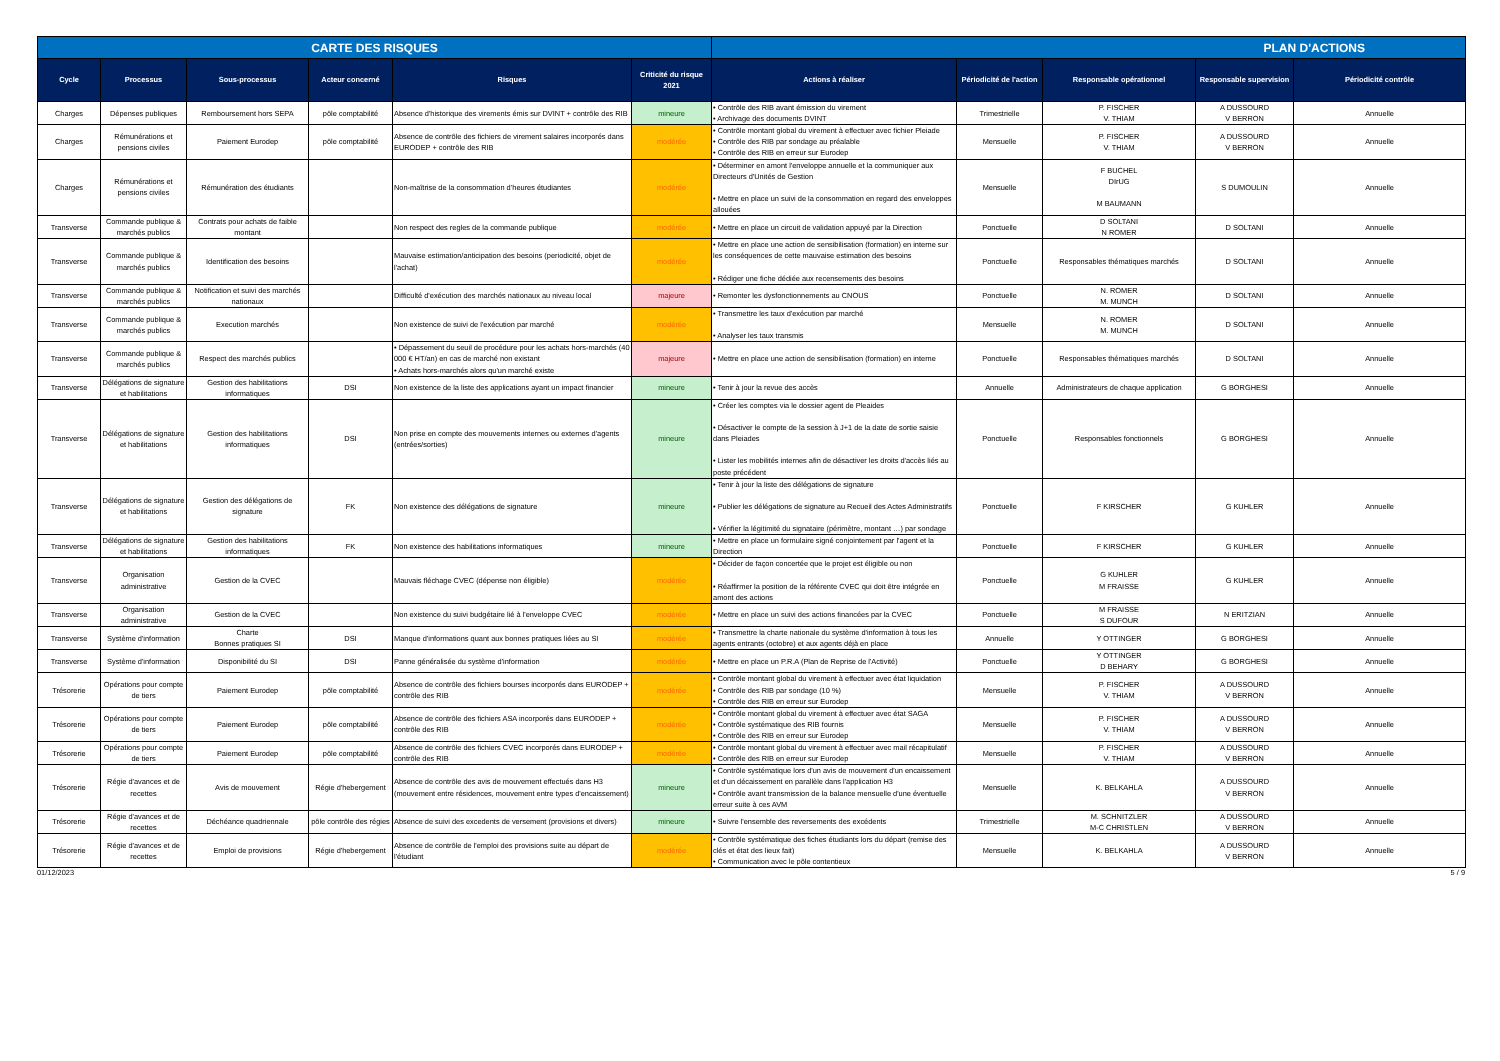| CARTE DES RISQUES | | | | | | PLAN D'ACTIONS | | | | |
| Cycle | Processus | Sous-processus | Acteur concerné | Risques | Criticité du risque 2021 | Actions à réaliser | Périodicité de l'action | Responsable opérationnel | Responsable supervision | Périodicité contrôle |
| Charges | Dépenses publiques | Remboursement hors SEPA | pôle comptabilité | Absence d'historique des virements émis sur DVINT + contrôle des RIB | mineure | • Contrôle des RIB avant émission du virement • Archivage des documents DVINT | Trimestrielle | P. FISCHER V. THIAM | A DUSSOURD V BERRON | Annuelle |
| Charges | Rémunérations et pensions civiles | Paiement Eurodep | pôle comptabilité | Absence de contrôle des fichiers de virement salaires incorporés dans EURODEP + contrôle des RIB | modérée | • Contrôle montant global du virement à effectuer avec fichier Pleiade • Contrôle des RIB par sondage au préalable • Contrôle des RIB en erreur sur Eurodep | Mensuelle | P. FISCHER V. THIAM | A DUSSOURD V BERRON | Annuelle |
| Charges | Rémunérations et pensions civiles | Rémunération des étudiants | | Non-maîtrise de la consommation d’heures étudiantes | modérée | • Déterminer en amont l'enveloppe annuelle et la communiquer aux Directeurs d'Unités de Gestion • Mettre en place un suivi de la consommation en regard des enveloppes allouées | Mensuelle | F BUCHEL DIrUG M BAUMANN | S DUMOULIN | Annuelle |
| Transverse | Commande publique & marchés publics | Contrats pour achats de faible montant | | Non respect des regles de la commande publique | modérée | • Mettre en place un circuit de validation appuyé par la Direction | Ponctuelle | D SOLTANI N ROMER | D SOLTANI | Annuelle |
| Transverse | Commande publique & marchés publics | Identification des besoins | | Mauvaise estimation/anticipation des besoins (periodicité, objet de l'achat) | modérée | • Mettre en place une action de sensibilisation (formation) en interne sur les conséquences de cette mauvaise estimation des besoins • Rédiger une fiche dédiée aux recensements des besoins | Ponctuelle | Responsables thématiques marchés | D SOLTANI | Annuelle |
| Transverse | Commande publique & marchés publics | Notification et suivi des marchés nationaux | | Difficulté d'exécution des marchés nationaux au niveau local | majeure | • Remonter les dysfonctionnements au CNOUS | Ponctuelle | N. ROMER M. MUNCH | D SOLTANI | Annuelle |
| Transverse | Commande publique & marchés publics | Execution marchés | | Non existence de suivi de l'exécution par marché | modérée | • Transmettre les taux d'exécution par marché • Analyser les taux transmis | Mensuelle | N. ROMER M. MUNCH | D SOLTANI | Annuelle |
| Transverse | Commande publique & marchés publics | Respect des marchés publics | | • Dépassement du seuil de procédure pour les achats hors-marchés (40 000 € HT/an) en cas de marché non existant • Achats hors-marchés alors qu'un marché existe | majeure | • Mettre en place une action de sensibilisation (formation) en interne | Ponctuelle | Responsables thématiques marchés | D SOLTANI | Annuelle |
| Transverse | Délégations de signature et habilitations | Gestion des habilitations informatiques | DSI | Non existence de la liste des applications ayant un impact financier | mineure | • Tenir à jour la revue des accès | Annuelle | Administrateurs de chaque application | G BORGHESI | Annuelle |
| Transverse | Délégations de signature et habilitations | Gestion des habilitations informatiques | DSI | Non prise en compte des mouvements internes ou externes d'agents (entrées/sorties) | mineure | • Créer les comptes via le dossier agent de Pleaides • Désactiver le compte de la session à J+1 de la date de sortie saisie dans Pleiades • Lister les mobilités internes afin de désactiver les droits d'accès liés au poste précédent | Ponctuelle | Responsables fonctionnels | G BORGHESI | Annuelle |
| Transverse | Délégations de signature et habilitations | Gestion des délégations de signature | FK | Non existence des délégations de signature | mineure | • Tenir à jour la liste des délégations de signature • Publier les délégations de signature au Recueil des Actes Administratifs • Vérifier la légitimité du signataire (périmètre, montant …) par sondage | Ponctuelle | F KIRSCHER | G KUHLER | Annuelle |
| Transverse | Délégations de signature et habilitations | Gestion des habilitations informatiques | FK | Non existence des habilitations informatiques | mineure | • Mettre en place un formulaire signé conjointement par l'agent et la Direction | Ponctuelle | F KIRSCHER | G KUHLER | Annuelle |
| Transverse | Organisation administrative | Gestion de la CVEC | | Mauvais fléchage CVEC (dépense non éligible) | modérée | • Décider de façon concertée que le projet est éligible ou non • Réaffirmer la position de la référente CVEC qui doit être intégrée en amont des actions | Ponctuelle | G KUHLER M FRAISSE | G KUHLER | Annuelle |
| Transverse | Organisation administrative | Gestion de la CVEC | | Non existence du suivi budgétaire lié à l'enveloppe CVEC | modérée | • Mettre en place un suivi des actions financées par la CVEC | Ponctuelle | M FRAISSE S DUFOUR | N ERITZIAN | Annuelle |
| Transverse | Système d'information | Charte Bonnes pratiques SI | DSI | Manque d'informations quant aux bonnes pratiques liées au SI | modérée | • Transmettre la charte nationale du système d'information à tous les agents entrants (octobre) et aux agents déjà en place | Annuelle | Y OTTINGER | G BORGHESI | Annuelle |
| Transverse | Système d'information | Disponibilité du SI | DSI | Panne généralisée du système d'information | modérée | • Mettre en place un P.R.A (Plan de Reprise de l'Activité) | Ponctuelle | Y OTTINGER D BEHARY | G BORGHESI | Annuelle |
| Trésorerie | Opérations pour compte de tiers | Paiement Eurodep | pôle comptabilité | Absence de contrôle des fichiers bourses incorporés dans EURODEP + contrôle des RIB | modérée | • Contrôle montant global du virement à effectuer avec état liquidation • Contrôle des RIB par sondage (10 %) • Contrôle des RIB en erreur sur Eurodep | Mensuelle | P. FISCHER V. THIAM | A DUSSOURD V BERRON | Annuelle |
| Trésorerie | Opérations pour compte de tiers | Paiement Eurodep | pôle comptabilité | Absence de contrôle des fichiers ASA incorporés dans EURODEP + contrôle des RIB | modérée | • Contrôle montant global du virement à effectuer avec état SAGA • Contrôle systématique des RIB fournis • Contrôle des RIB en erreur sur Eurodep | Mensuelle | P. FISCHER V. THIAM | A DUSSOURD V BERRON | Annuelle |
| Trésorerie | Opérations pour compte de tiers | Paiement Eurodep | pôle comptabilité | Absence de contrôle des fichiers CVEC incorporés dans EURODEP + contrôle des RIB | modérée | • Contrôle montant global du virement à effectuer avec mail récapitulatif • Contrôle des RIB en erreur sur Eurodep | Mensuelle | P. FISCHER V. THIAM | A DUSSOURD V BERRON | Annuelle |
| Trésorerie | Régie d'avances et de recettes | Avis de mouvement | Régie d'hebergement | Absence de contrôle des avis de mouvement effectués dans H3 (mouvement entre résidences, mouvement entre types d'encaissement) | mineure | • Contrôle systématique lors d'un avis de mouvement d'un encaissement et d'un décaissement en parallèle dans l'application H3 • Contrôle avant transmission de la balance mensuelle d'une éventuelle erreur suite à ces AVM | Mensuelle | K. BELKAHLA | A DUSSOURD V BERRON | Annuelle |
| Trésorerie | Régie d'avances et de recettes | Déchéance quadriennale | pôle contrôle des régies | Absence de suivi des excedents de versement (provisions et divers) | mineure | • Suivre l'ensemble des reversements des excédents | Trimestrielle | M. SCHNITZLER M-C CHRISTLEN | A DUSSOURD V BERRON | Annuelle |
| Trésorerie | Régie d'avances et de recettes | Emploi de provisions | Régie d'hebergement | Absence de contrôle de l'emploi des provisions suite au départ de l'étudiant | modérée | • Contrôle systématique des fiches étudiants lors du départ (remise des clés et état des lieux fait) • Communication avec le pôle contentieux | Mensuelle | K. BELKAHLA | A DUSSOURD V BERRON | Annuelle |
01/12/2023 5 / 9